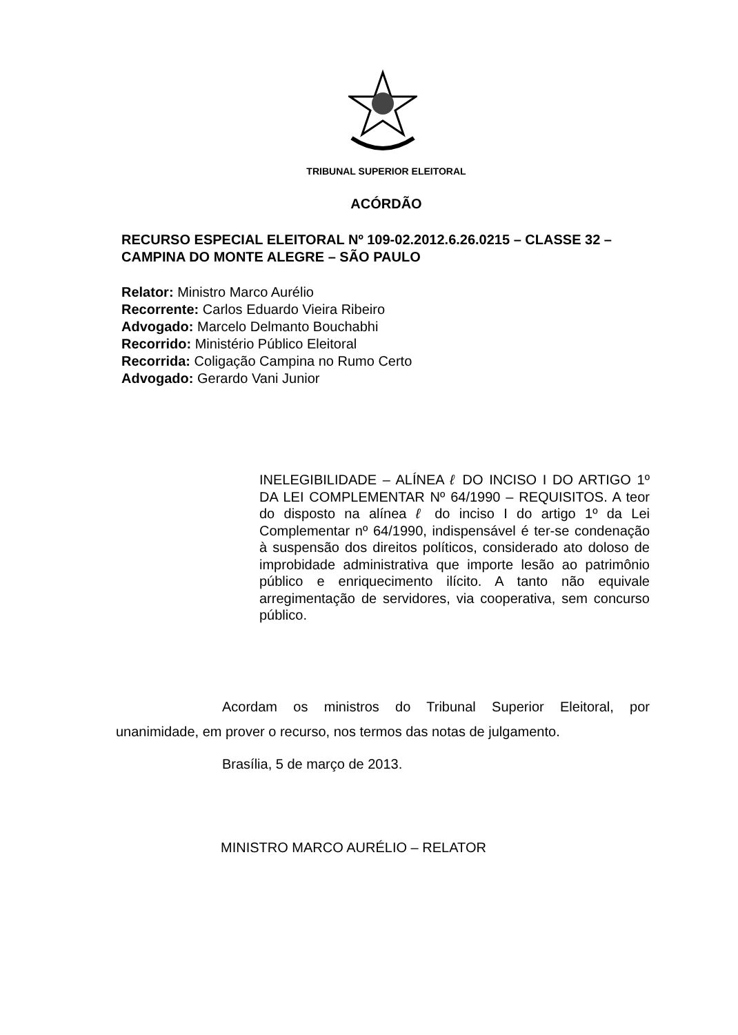TRIBUNAL SUPERIOR ELEITORAL
ACÓRDÃO
RECURSO ESPECIAL ELEITORAL Nº 109-02.2012.6.26.0215 – CLASSE 32 – CAMPINA DO MONTE ALEGRE – SÃO PAULO
Relator: Ministro Marco Aurélio
Recorrente: Carlos Eduardo Vieira Ribeiro
Advogado: Marcelo Delmanto Bouchabhi
Recorrido: Ministério Público Eleitoral
Recorrida: Coligação Campina no Rumo Certo
Advogado: Gerardo Vani Junior
INELEGIBILIDADE – ALÍNEA ℓ DO INCISO I DO ARTIGO 1º DA LEI COMPLEMENTAR Nº 64/1990 – REQUISITOS. A teor do disposto na alínea ℓ do inciso I do artigo 1º da Lei Complementar nº 64/1990, indispensável é ter-se condenação à suspensão dos direitos políticos, considerado ato doloso de improbidade administrativa que importe lesão ao patrimônio público e enriquecimento ilícito. A tanto não equivale arregimentação de servidores, via cooperativa, sem concurso público.
Acordam os ministros do Tribunal Superior Eleitoral, por unanimidade, em prover o recurso, nos termos das notas de julgamento.
Brasília, 5 de março de 2013.
MINISTRO MARCO AURÉLIO – RELATOR